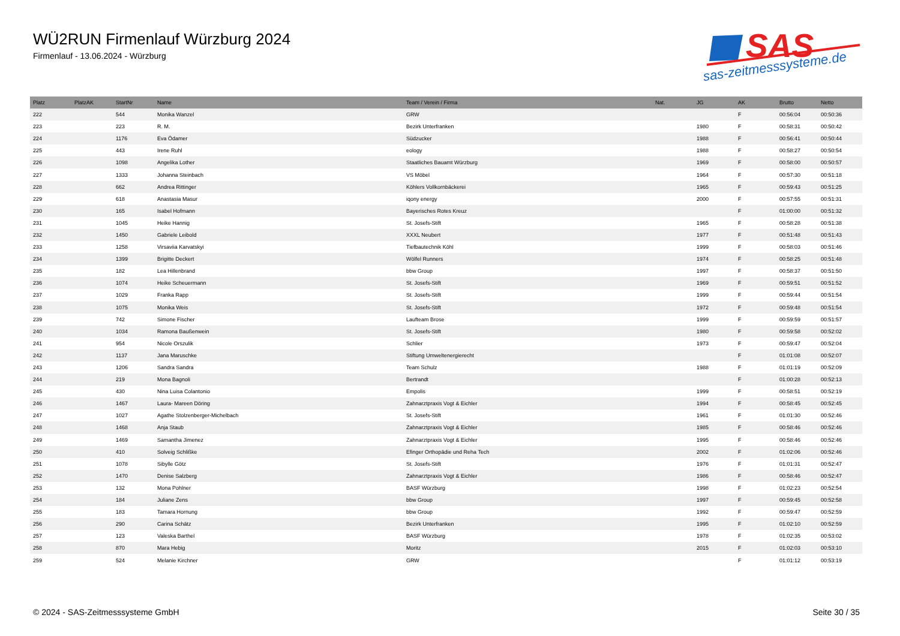WÜ2RUN Firmenlauf Würzburg 2024
Firmenlauf - 13.06.2024 - Würzburg
SAS
sas-zeitmesssysteme.de
| Platz | PlatzAK | StartNr | Name | Team / Verein / Firma | Nat. | JG | AK | Brutto | Netto |
| --- | --- | --- | --- | --- | --- | --- | --- | --- | --- |
| 222 | | 544 | Monika Wanzel | GRW | | | F | 00:56:04 | 00:50:36 |
| 223 | | 223 | R. M. | Bezirk Unterfranken | | 1980 | F | 00:58:31 | 00:50:42 |
| 224 | | 1176 | Eva Ödamer | Südzucker | | 1988 | F | 00:56:41 | 00:50:44 |
| 225 | | 443 | Irene Ruhl | eology | | 1988 | F | 00:58:27 | 00:50:54 |
| 226 | | 1098 | Angelika Lother | Staatliches Bauamt Würzburg | | 1969 | F | 00:58:00 | 00:50:57 |
| 227 | | 1333 | Johanna Steinbach | VS Möbel | | 1964 | F | 00:57:30 | 00:51:18 |
| 228 | | 662 | Andrea Rittinger | Köhlers Vollkornbäckerei | | 1965 | F | 00:59:43 | 00:51:25 |
| 229 | | 618 | Anastasia Masur | iqony energy | | 2000 | F | 00:57:55 | 00:51:31 |
| 230 | | 165 | Isabel Hofmann | Bayerisches Rotes Kreuz | | | F | 01:00:00 | 00:51:32 |
| 231 | | 1045 | Heike Hannig | St. Josefs-Stift | | 1965 | F | 00:58:28 | 00:51:38 |
| 232 | | 1450 | Gabriele Leibold | XXXL Neubert | | 1977 | F | 00:51:48 | 00:51:43 |
| 233 | | 1258 | Virsaviia Karvatskyi | Tiefbautechnik Köhl | | 1999 | F | 00:58:03 | 00:51:46 |
| 234 | | 1399 | Brigitte Deckert | Wölfel Runners | | 1974 | F | 00:58:25 | 00:51:48 |
| 235 | | 182 | Lea Hillenbrand | bbw Group | | 1997 | F | 00:58:37 | 00:51:50 |
| 236 | | 1074 | Heike Scheuermann | St. Josefs-Stift | | 1969 | F | 00:59:51 | 00:51:52 |
| 237 | | 1029 | Franka Rapp | St. Josefs-Stift | | 1999 | F | 00:59:44 | 00:51:54 |
| 238 | | 1075 | Monika Weis | St. Josefs-Stift | | 1972 | F | 00:59:48 | 00:51:54 |
| 239 | | 742 | Simone Fischer | Laufteam Brose | | 1999 | F | 00:59:59 | 00:51:57 |
| 240 | | 1034 | Ramona Baußenwein | St. Josefs-Stift | | 1980 | F | 00:59:58 | 00:52:02 |
| 241 | | 954 | Nicole Orszulik | Schlier | | 1973 | F | 00:59:47 | 00:52:04 |
| 242 | | 1137 | Jana Maruschke | Stiftung Umweltenergierecht | | | F | 01:01:08 | 00:52:07 |
| 243 | | 1206 | Sandra Sandra | Team Schulz | | 1988 | F | 01:01:19 | 00:52:09 |
| 244 | | 219 | Mona Bagnoli | Bertrandt | | | F | 01:00:28 | 00:52:13 |
| 245 | | 430 | Nina Luisa Colantonio | Empolis | | 1999 | F | 00:58:51 | 00:52:19 |
| 246 | | 1467 | Laura- Mareen Döring | Zahnarztpraxis Vogt & Eichler | | 1994 | F | 00:58:45 | 00:52:45 |
| 247 | | 1027 | Agathe Stolzenberger-Michelbach | St. Josefs-Stift | | 1961 | F | 01:01:30 | 00:52:46 |
| 248 | | 1468 | Anja Staub | Zahnarztpraxis Vogt & Eichler | | 1985 | F | 00:58:46 | 00:52:46 |
| 249 | | 1469 | Samantha Jimenez | Zahnarztpraxis Vogt & Eichler | | 1995 | F | 00:58:46 | 00:52:46 |
| 250 | | 410 | Solveig Schlißke | Efinger Orthopädie und Reha Tech | | 2002 | F | 01:02:06 | 00:52:46 |
| 251 | | 1078 | Sibylle Götz | St. Josefs-Stift | | 1976 | F | 01:01:31 | 00:52:47 |
| 252 | | 1470 | Denise Salzberg | Zahnarztpraxis Vogt & Eichler | | 1986 | F | 00:58:46 | 00:52:47 |
| 253 | | 132 | Mona Pohlner | BASF Würzburg | | 1998 | F | 01:02:23 | 00:52:54 |
| 254 | | 184 | Juliane Zens | bbw Group | | 1997 | F | 00:59:45 | 00:52:58 |
| 255 | | 183 | Tamara Hornung | bbw Group | | 1992 | F | 00:59:47 | 00:52:59 |
| 256 | | 290 | Carina Schätz | Bezirk Unterfranken | | 1995 | F | 01:02:10 | 00:52:59 |
| 257 | | 123 | Valeska Barthel | BASF Würzburg | | 1978 | F | 01:02:35 | 00:53:02 |
| 258 | | 870 | Mara Hebig | Moritz | | 2015 | F | 01:02:03 | 00:53:10 |
| 259 | | 524 | Melanie Kirchner | GRW | | | F | 01:01:12 | 00:53:19 |
© 2024 - SAS-Zeitmesssysteme GmbH
Seite 30 / 35